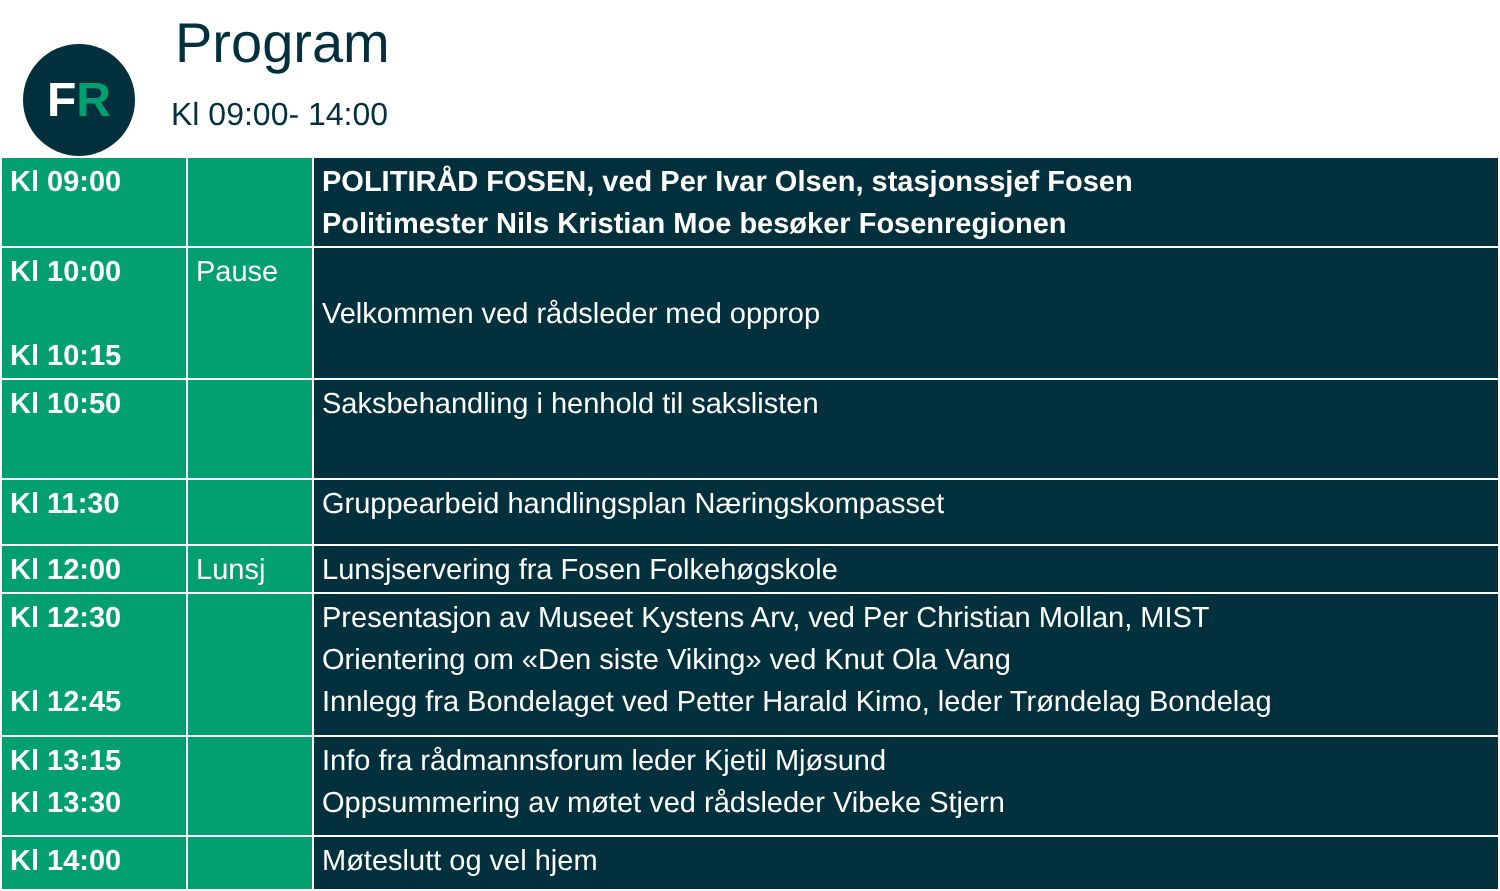FR Program
Kl 09:00- 14:00
| Kl 09:00 | | POLITIRÅD FOSEN, ved Per Ivar Olsen, stasjonssjef Fosen Politimester Nils Kristian Moe besøker Fosenregionen |
| Kl 10:00 Kl 10:15 | Pause | Velkommen ved rådsleder med opprop |
| Kl 10:50 | | Saksbehandling i henhold til sakslisten |
| Kl 11:30 | | Gruppearbeid handlingsplan Næringskompasset |
| Kl 12:00 | Lunsj | Lunsjservering fra Fosen Folkehøgskole |
| Kl 12:30 Kl 12:45 | | Presentasjon av Museet Kystens Arv, ved Per Christian Mollan, MIST Orientering om «Den siste Viking» ved Knut Ola Vang Innlegg fra Bondelaget ved Petter Harald Kimo, leder Trøndelag Bondelag |
| Kl 13:15 Kl 13:30 | | Info fra rådmannsforum leder Kjetil Mjøsund Oppsummering av møtet ved rådsleder Vibeke Stjern |
| Kl 14:00 | | Møteslutt og vel hjem |